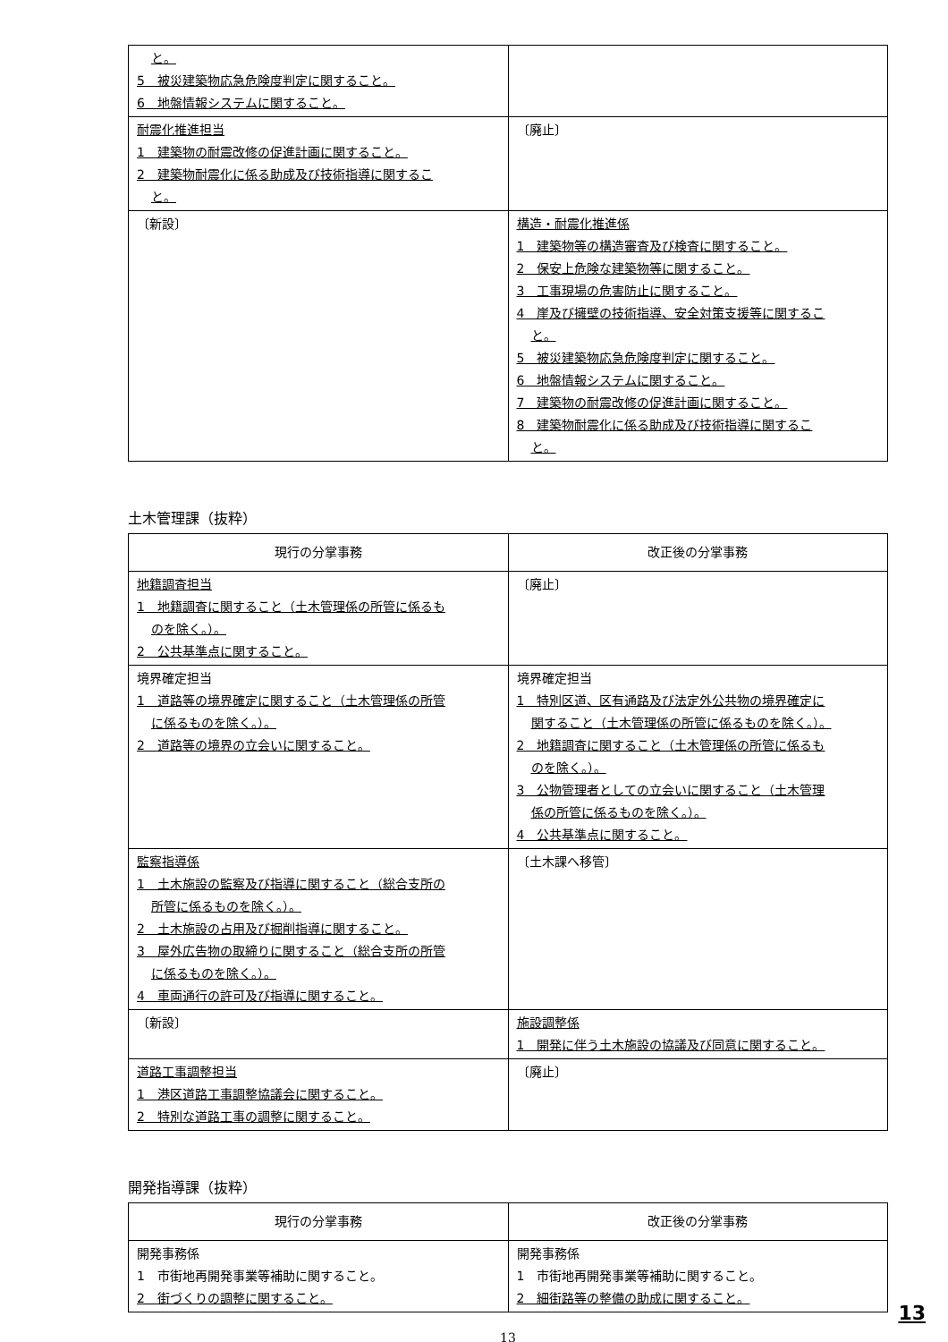| と。 5 被災建築物応急危険度判定に関すること。 6 地盤情報システムに関すること。 | |
| 耐震化推進担当 1 建築物の耐震改修の促進計画に関すること。 2 建築物耐震化に係る助成及び技術指導に関するこ と。 | 〔廃止〕 |
| 〔新設〕 | 構造・耐震化推進係 1 建築物等の構造審査及び検査に関すること。 2 保安上危険な建築物等に関すること。 3 工事現場の危害防止に関すること。 4 崖及び擁壁の技術指導、安全対策支援等に関するこ と。 5 被災建築物応急危険度判定に関すること。 6 地盤情報システムに関すること。 7 建築物の耐震改修の促進計画に関すること。 8 建築物耐震化に係る助成及び技術指導に関するこ と。 |
土木管理課（抜粋）
| 現行の分掌事務 | 改正後の分掌事務 |
| --- | --- |
| 地籍調査担当 1 地籍調査に関すること（土木管理係の所管に係るも のを除く。）。 2 公共基準点に関すること。 | 〔廃止〕 |
| 境界確定担当 1 道路等の境界確定に関すること（土木管理係の所管 に係るものを除く。）。 2 道路等の境界の立会いに関すること。 | 境界確定担当 1 特別区道、区有通路及び法定外公共物の境界確定に 関すること（土木管理係の所管に係るものを除く。）。 2 地籍調査に関すること（土木管理係の所管に係るも のを除く。）。 3 公物管理者としての立会いに関すること（土木管理 係の所管に係るものを除く。）。 4 公共基準点に関すること。 |
| 監察指導係 1 土木施設の監察及び指導に関すること（総合支所の 所管に係るものを除く。）。 2 土木施設の占用及び掘削指導に関すること。 3 屋外広告物の取締りに関すること（総合支所の所管 に係るものを除く。）。 4 車両通行の許可及び指導に関すること。 | 〔土木課へ移管〕 |
| 〔新設〕 | 施設調整係 1 開発に伴う土木施設の協議及び同意に関すること。 |
| 道路工事調整担当 1 港区道路工事調整協議会に関すること。 2 特別な道路工事の調整に関すること。 | 〔廃止〕 |
開発指導課（抜粋）
| 現行の分掌事務 | 改正後の分掌事務 |
| --- | --- |
| 開発事務係 1 市街地再開発事業等補助に関すること。 2 街づくりの調整に関すること。 | 開発事務係 1 市街地再開発事業等補助に関すること。 2 細街路等の整備の助成に関すること。 |
13
13